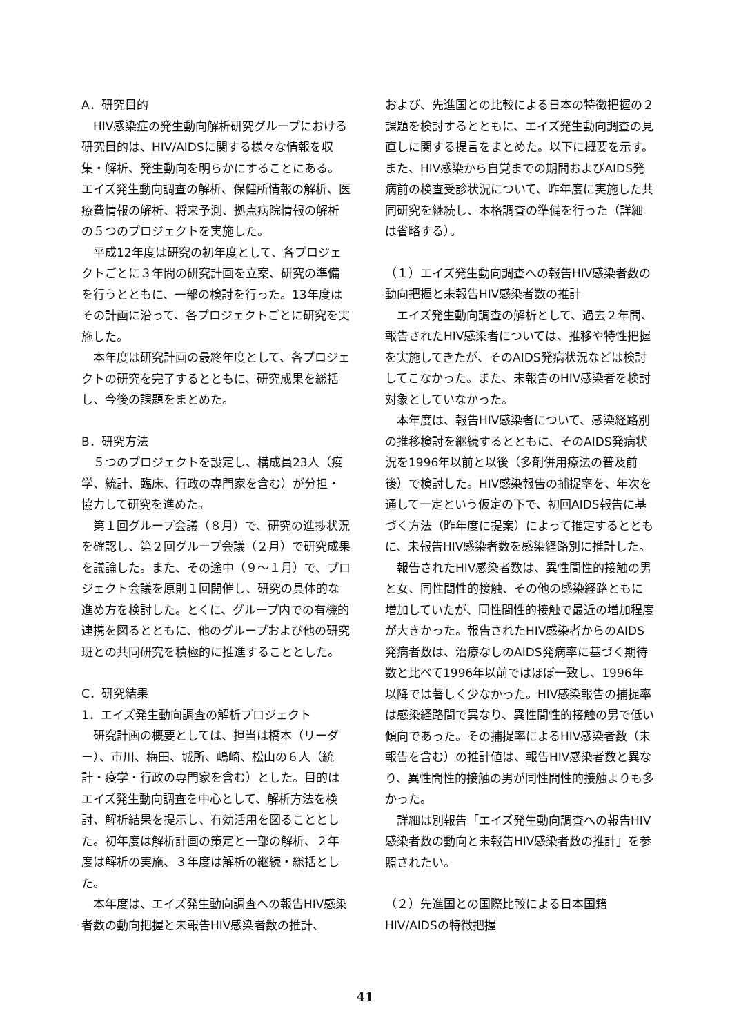A．研究目的
HIV感染症の発生動向解析研究グループにおける研究目的は、HIV/AIDSに関する様々な情報を収集・解析、発生動向を明らかにすることにある。エイズ発生動向調査の解析、保健所情報の解析、医療費情報の解析、将来予測、拠点病院情報の解析の５つのプロジェクトを実施した。
平成12年度は研究の初年度として、各プロジェクトごとに３年間の研究計画を立案、研究の準備を行うとともに、一部の検討を行った。13年度はその計画に沿って、各プロジェクトごとに研究を実施した。
本年度は研究計画の最終年度として、各プロジェクトの研究を完了するとともに、研究成果を総括し、今後の課題をまとめた。
B．研究方法
５つのプロジェクトを設定し、構成員23人（疫学、統計、臨床、行政の専門家を含む）が分担・協力して研究を進めた。
第１回グループ会議（８月）で、研究の進捗状況を確認し、第２回グループ会議（２月）で研究成果を議論した。また、その途中（９～１月）で、プロジェクト会議を原則１回開催し、研究の具体的な進め方を検討した。とくに、グループ内での有機的連携を図るとともに、他のグループおよび他の研究班との共同研究を積極的に推進することとした。
C．研究結果
1．エイズ発生動向調査の解析プロジェクト
研究計画の概要としては、担当は橋本（リーダー）、市川、梅田、城所、嶋崎、松山の６人（統計・疫学・行政の専門家を含む）とした。目的はエイズ発生動向調査を中心として、解析方法を検討、解析結果を提示し、有効活用を図ることとした。初年度は解析計画の策定と一部の解析、２年度は解析の実施、３年度は解析の継続・総括とした。
本年度は、エイズ発生動向調査への報告HIV感染者数の動向把握と未報告HIV感染者数の推計、
および、先進国との比較による日本の特徴把握の２課題を検討するとともに、エイズ発生動向調査の見直しに関する提言をまとめた。以下に概要を示す。また、HIV感染から自覚までの期間およびAIDS発病前の検査受診状況について、昨年度に実施した共同研究を継続し、本格調査の準備を行った（詳細は省略する）。
（１）エイズ発生動向調査への報告HIV感染者数の動向把握と未報告HIV感染者数の推計
エイズ発生動向調査の解析として、過去２年間、報告されたHIV感染者については、推移や特性把握を実施してきたが、そのAIDS発病状況などは検討してこなかった。また、未報告のHIV感染者を検討対象としていなかった。
本年度は、報告HIV感染者について、感染経路別の推移検討を継続するとともに、そのAIDS発病状況を1996年以前と以後（多剤併用療法の普及前後）で検討した。HIV感染報告の捕捉率を、年次を通して一定という仮定の下で、初回AIDS報告に基づく方法（昨年度に提案）によって推定するとともに、未報告HIV感染者数を感染経路別に推計した。
報告されたHIV感染者数は、異性間性的接触の男と女、同性間性的接触、その他の感染経路ともに増加していたが、同性間性的接触で最近の増加程度が大きかった。報告されたHIV感染者からのAIDS発病者数は、治療なしのAIDS発病率に基づく期待数と比べて1996年以前ではほぼ一致し、1996年以降では著しく少なかった。HIV感染報告の捕捉率は感染経路間で異なり、異性間性的接触の男で低い傾向であった。その捕捉率によるHIV感染者数（未報告を含む）の推計値は、報告HIV感染者数と異なり、異性間性的接触の男が同性間性的接触よりも多かった。
詳細は別報告「エイズ発生動向調査への報告HIV感染者数の動向と未報告HIV感染者数の推計」を参照されたい。
（２）先進国との国際比較による日本国籍HIV/AIDSの特徴把握
41